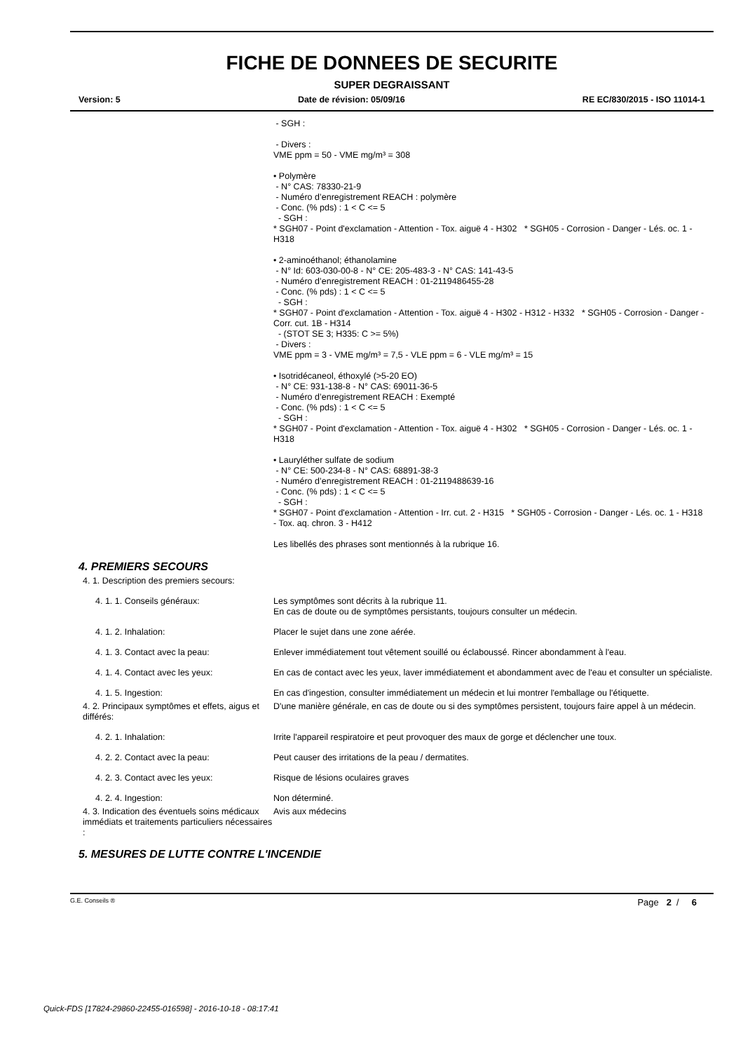FICHE DE DONNEES DE SECURITE
SUPER DEGRAISSANT
Version: 5 Date de révision: 05/09/16 RE EC/830/2015 - ISO 11014-1
- SGH :
- Divers :
VME ppm = 50 - VME mg/m³ = 308
• Polymère
- N° CAS: 78330-21-9
- Numéro d’enregistrement REACH : polymère
- Conc. (% pds) : 1 < C <= 5
- SGH :
* SGH07 - Point d'exclamation - Attention - Tox. aiguë 4 - H302 * SGH05 - Corrosion - Danger - Lés. oc. 1 - H318
• 2-aminoéthanol; éthanolamine
- N° Id: 603-030-00-8 - N° CE: 205-483-3 - N° CAS: 141-43-5
- Numéro d’enregistrement REACH : 01-2119486455-28
- Conc. (% pds) : 1 < C <= 5
- SGH :
* SGH07 - Point d'exclamation - Attention - Tox. aiguë 4 - H302 - H312 - H332 * SGH05 - Corrosion - Danger - Corr. cut. 1B - H314
- (STOT SE 3; H335: C >= 5%)
- Divers :
VME ppm = 3 - VME mg/m³ = 7,5 - VLE ppm = 6 - VLE mg/m³ = 15
• Isotridécaneol, éthoxylé (>5-20 EO)
- N° CE: 931-138-8 - N° CAS: 69011-36-5
- Numéro d’enregistrement REACH : Exempté
- Conc. (% pds) : 1 < C <= 5
- SGH :
* SGH07 - Point d'exclamation - Attention - Tox. aiguë 4 - H302 * SGH05 - Corrosion - Danger - Lés. oc. 1 - H318
• Lauryléther sulfate de sodium
- N° CE: 500-234-8 - N° CAS: 68891-38-3
- Numéro d’enregistrement REACH : 01-2119488639-16
- Conc. (% pds) : 1 < C <= 5
- SGH :
* SGH07 - Point d'exclamation - Attention - Irr. cut. 2 - H315 * SGH05 - Corrosion - Danger - Lés. oc. 1 - H318
- Tox. aq. chron. 3 - H412
Les libellés des phrases sont mentionnés à la rubrique 16.
4. PREMIERS SECOURS
4. 1. Description des premiers secours:
4. 1. 1. Conseils généraux: Les symptômes sont décrits à la rubrique 11.
En cas de doute ou de symptômes persistants, toujours consulter un médecin.
4. 1. 2. Inhalation: Placer le sujet dans une zone aérée.
4. 1. 3. Contact avec la peau: Enlever immédiatement tout vêtement souillé ou éclaboussé. Rincer abondamment à l'eau.
4. 1. 4. Contact avec les yeux: En cas de contact avec les yeux, laver immédiatement et abondamment avec de l'eau et consulter un spécialiste.
4. 1. 5. Ingestion: En cas d'ingestion, consulter immédiatement un médecin et lui montrer l'emballage ou l'étiquette.
4. 2. Principaux symptômes et effets, aigus et différés:
D'une manière générale, en cas de doute ou si des symptômes persistent, toujours faire appel à un médecin.
4. 2. 1. Inhalation: Irrite l'appareil respiratoire et peut provoquer des maux de gorge et déclencher une toux.
4. 2. 2. Contact avec la peau: Peut causer des irritations de la peau / dermatites.
4. 2. 3. Contact avec les yeux: Risque de lésions oculaires graves
4. 2. 4. Ingestion: Non déterminé.
4. 3. Indication des éventuels soins médicaux immédiats et traitements particuliers nécessaires :
Avis aux médecins
5. MESURES DE LUTTE CONTRE L'INCENDIE
G.E. Conseils ® Page 2 / 6
Quick-FDS [17824-29860-22455-016598] - 2016-10-18 - 08:17:41